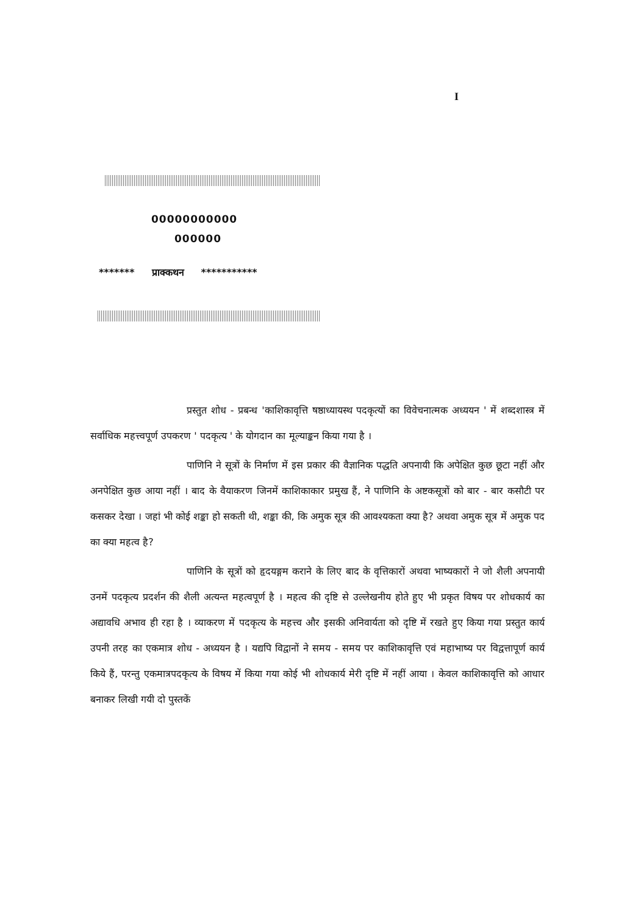I
00000000000
000000
******* प्राक्कथन ***********
प्रस्तुत शोध - प्रबन्ध 'काशिकावृत्ति षष्ठाध्यायस्थ पदकृत्यों का विवेचनात्मक अध्ययन ' में शब्दशास्त्र में सर्वाधिक महत्त्वपूर्ण उपकरण ' पदकृत्य ' के योगदान का मूल्याङ्कन किया गया है ।
पाणिनि ने सूत्रों के निर्माण में इस प्रकार की वैज्ञानिक पद्धति अपनायी कि अपेक्षित कुछ छूटा नहीं और अनपेक्षित कुछ आया नहीं । बाद के वैयाकरण जिनमें काशिकाकार प्रमुख हैं, ने पाणिनि के अष्टकसूत्रों को बार - बार कसौटी पर कसकर देखा । जहां भी कोई शङ्का हो सकती थी, शङ्का की, कि अमुक सूत्र की आवश्यकता क्या है? अथवा अमुक सूत्र में अमुक पद का क्या महत्व है?
पाणिनि के सूत्रों को हृदयङ्गम कराने के लिए बाद के वृत्तिकारों अथवा भाष्यकारों ने जो शैली अपनायी उनमें पदकृत्य प्रदर्शन की शैली अत्यन्त महत्वपूर्ण है । महत्व की दृष्टि से उल्लेखनीय होते हुए भी प्रकृत विषय पर शोधकार्य का अद्यावधि अभाव ही रहा है । व्याकरण में पदकृत्य के महत्त्व और इसकी अनिवार्यता को दृष्टि में रखते हुए किया गया प्रस्तुत कार्य उपनी तरह का एकमात्र शोध - अध्ययन है । यद्यपि विद्वानों ने समय - समय पर काशिकावृत्ति एवं महाभाष्य पर विद्वत्तापूर्ण कार्य किये हैं, परन्तु एकमात्रपदकृत्य के विषय में किया गया कोई भी शोधकार्य मेरी दृष्टि में नहीं आया । केवल काशिकावृत्ति को आधार बनाकर लिखी गयी दो पुस्तकें